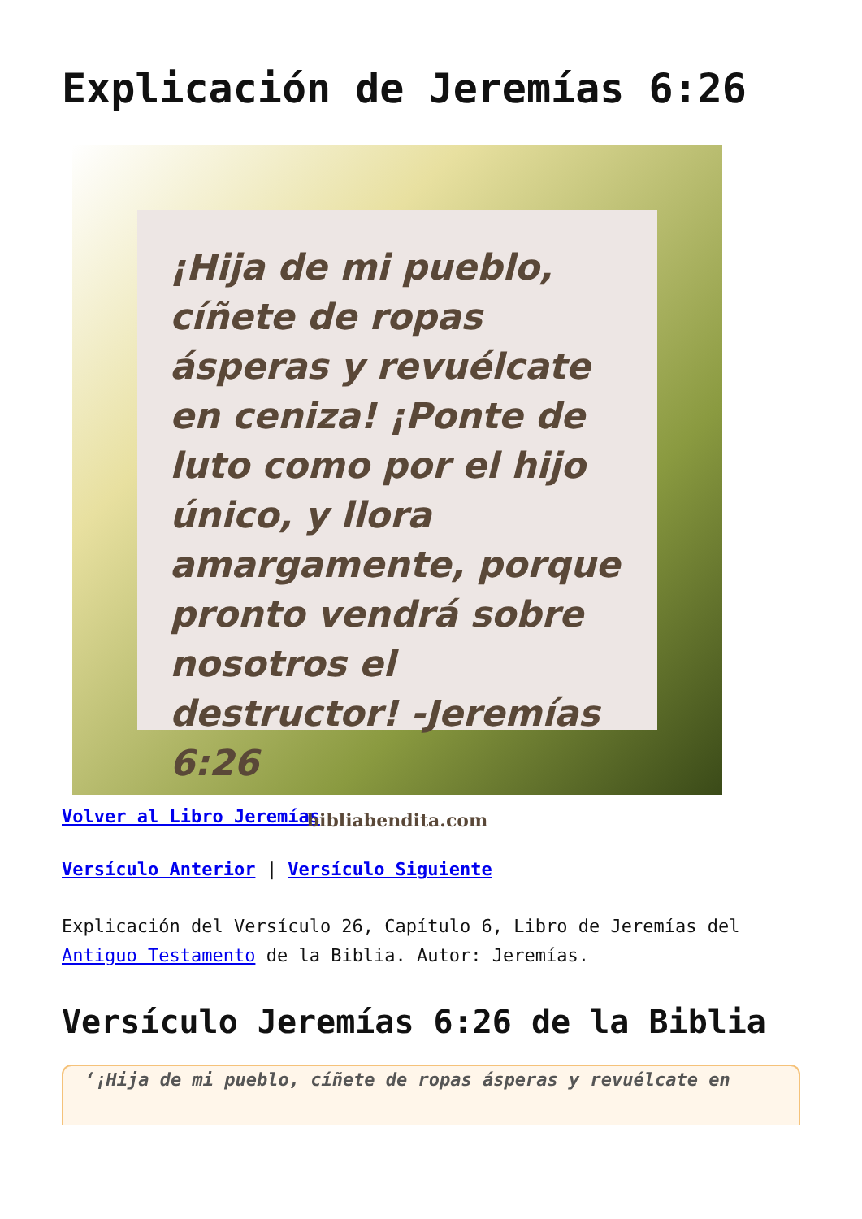Explicación de Jeremías 6:26
¡Hija de mi pueblo, cíñete de ropas ásperas y revuélcate en ceniza! ¡Ponte de luto como por el hijo único, y llora amargamente, porque pronto vendrá sobre nosotros el destructor! -Jeremías 6:26
bibliabendita.com
Volver al Libro Jeremías
Versículo Anterior | Versículo Siguiente
Explicación del Versículo 26, Capítulo 6, Libro de Jeremías del Antiguo Testamento de la Biblia. Autor: Jeremías.
Versículo Jeremías 6:26 de la Biblia
‘¡Hija de mi pueblo, cíñete de ropas ásperas y revuélcate en